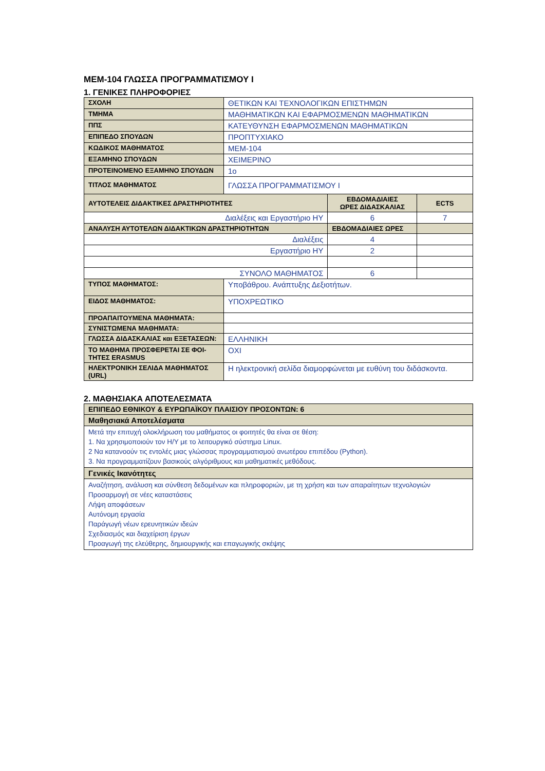ΜΕΜ-104 ΓΛΩΣΣΑ ΠΡΟΓΡΑΜΜΑΤΙΣΜΟΥ Ι
1. ΓΕΝΙΚΕΣ ΠΛΗΡΟΦΟΡΙΕΣ
| ΣΧΟΛΗ | ΘΕΤΙΚΩΝ ΚΑΙ ΤΕΧΝΟΛΟΓΙΚΩΝ ΕΠΙΣΤΗΜΩΝ | | |
| ΤΜΗΜΑ | ΜΑΘΗΜΑΤΙΚΩΝ ΚΑΙ ΕΦΑΡΜΟΣΜΕΝΩΝ ΜΑΘΗΜΑΤΙΚΩΝ | | |
| ΠΠΣ | ΚΑΤΕΥΘΥΝΣΗ ΕΦΑΡΜΟΣΜΕΝΩΝ ΜΑΘΗΜΑΤΙΚΩΝ | | |
| ΕΠΙΠΕΔΟ ΣΠΟΥΔΩΝ | ΠΡΟΠΤΥΧΙΑΚΟ | | |
| ΚΩΔΙΚΟΣ ΜΑΘΗΜΑΤΟΣ | ΜΕΜ-104 | | |
| ΕΞΑΜΗΝΟ ΣΠΟΥΔΩΝ | ΧΕΙΜΕΡΙΝΟ | | |
| ΠΡΟΤΕΙΝΟΜΕΝΟ ΕΞΑΜΗΝΟ ΣΠΟΥΔΩΝ | 1ο | | |
| ΤΙΤΛΟΣ ΜΑΘΗΜΑΤΟΣ | ΓΛΩΣΣΑ ΠΡΟΓΡΑΜΜΑΤΙΣΜΟΥ Ι | | |
| ΑΥΤΟΤΕΛΕΙΣ ΔΙΔΑΚΤΙΚΕΣ ΔΡΑΣΤΗΡΙΟΤΗΤΕΣ | | ΕΒΔΟΜΑΔΙΑΙΕΣ ΩΡΕΣ ΔΙΔΑΣΚΑΛΙΑΣ | ECTS |
| Διαλέξεις και Εργαστήριο ΗΥ | | 6 | 7 |
| ΑΝΑΛΥΣΗ ΑΥΤΟΤΕΛΩΝ ΔΙΔΑΚΤΙΚΩΝ ΔΡΑΣΤΗΡΙΟΤΗΤΩΝ | | ΕΒΔΟΜΑΔΙΑΙΕΣ ΩΡΕΣ | |
| Διαλέξεις | | 4 | |
| Εργαστήριο ΗΥ | | 2 | |
| ΣΥΝΟΛΟ ΜΑΘΗΜΑΤΟΣ | | 6 | |
| ΤΥΠΟΣ ΜΑΘΗΜΑΤΟΣ: | Υποβάθρου. Ανάπτυξης Δεξιοτήτων. | | |
| ΕΙΔΟΣ ΜΑΘΗΜΑΤΟΣ: | ΥΠΟΧΡΕΩΤΙΚΟ | | |
| ΠΡΟΑΠΑΙΤΟΥΜΕΝΑ ΜΑΘΗΜΑΤΑ: | | | |
| ΣΥΝΙΣΤΩΜΕΝΑ ΜΑΘΗΜΑΤΑ: | | | |
| ΓΛΩΣΣΑ ΔΙΔΑΣΚΑΛΙΑΣ και ΕΞΕΤΑΣΕΩΝ: | ΕΛΛΗΝΙΚΗ | | |
| ΤΟ ΜΑΘΗΜΑ ΠΡΟΣΦΕΡΕΤΑΙ ΣΕ ΦΟΙ-ΤΗΤΕΣ ERASMUS | ΟΧΙ | | |
| ΗΛΕΚΤΡΟΝΙΚΗ ΣΕΛΙΔΑ ΜΑΘΗΜΑΤΟΣ (URL) | Η ηλεκτρονική σελίδα διαμορφώνεται με ευθύνη του διδάσκοντα. | | |
2. ΜΑΘΗΣΙΑΚΑ ΑΠΟΤΕΛΕΣΜΑΤΑ
| ΕΠΙΠΕΔΟ ΕΘΝΙΚΟΥ & ΕΥΡΩΠΑΪΚΟΥ ΠΛΑΙΣΙΟΥ ΠΡΟΣΟΝΤΩΝ: 6 |
| Μαθησιακά Αποτελέσματα |
| Μετά την επιτυχή ολοκλήρωση του μαθήματος οι φοιτητές θα είναι σε θέση: 1. Να χρησιμοποιούν τον H/Y με το λειτουργικό σύστημα Linux. 2 Να κατανοούν τις εντολές μιας γλώσσας προγραμματισμού ανωτέρου επιπέδου (Python). 3. Να προγραμματίζουν βασικούς αλγόριθμους και μαθηματικές μεθόδους. |
| Γενικές Ικανότητες |
| Αναζήτηση, ανάλυση και σύνθεση δεδομένων και πληροφοριών, με τη χρήση και των απαραίτητων τεχνολογιών Προσαρμογή σε νέες καταστάσεις Λήψη αποφάσεων Αυτόνομη εργασία Παράγωγή νέων ερευνητικών ιδεών Σχεδιασμός και διαχείριση έργων Προαγωγή της ελεύθερης, δημιουργικής και επαγωγικής σκέψης |